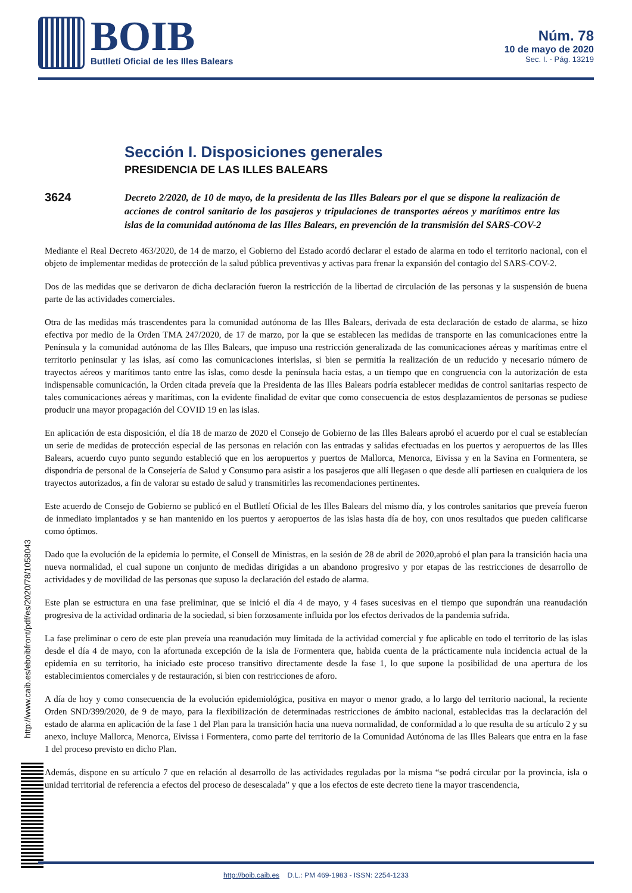BOIB
Butlletí Oficial de les Illes Balears
Núm. 78
10 de mayo de 2020
Sec. I. - Pág. 13219
Sección I. Disposiciones generales
PRESIDENCIA DE LAS ILLES BALEARS
3624
Decreto 2/2020, de 10 de mayo, de la presidenta de las Illes Balears por el que se dispone la realización de acciones de control sanitario de los pasajeros y tripulaciones de transportes aéreos y marítimos entre las islas de la comunidad autónoma de las Illes Balears, en prevención de la transmisión del SARS-COV-2
Mediante el Real Decreto 463/2020, de 14 de marzo, el Gobierno del Estado acordó declarar el estado de alarma en todo el territorio nacional, con el objeto de implementar medidas de protección de la salud pública preventivas y activas para frenar la expansión del contagio del SARS-COV-2.
Dos de las medidas que se derivaron de dicha declaración fueron la restricción de la libertad de circulación de las personas y la suspensión de buena parte de las actividades comerciales.
Otra de las medidas más trascendentes para la comunidad autónoma de las Illes Balears, derivada de esta declaración de estado de alarma, se hizo efectiva por medio de la Orden TMA 247/2020, de 17 de marzo, por la que se establecen las medidas de transporte en las comunicaciones entre la Península y la comunidad autónoma de las Illes Balears, que impuso una restricción generalizada de las comunicaciones aéreas y marítimas entre el territorio peninsular y las islas, así como las comunicaciones interislas, si bien se permitía la realización de un reducido y necesario número de trayectos aéreos y marítimos tanto entre las islas, como desde la península hacia estas, a un tiempo que en congruencia con la autorización de esta indispensable comunicación, la Orden citada preveía que la Presidenta de las Illes Balears podría establecer medidas de control sanitarias respecto de tales comunicaciones aéreas y marítimas, con la evidente finalidad de evitar que como consecuencia de estos desplazamientos de personas se pudiese producir una mayor propagación del COVID 19 en las islas.
En aplicación de esta disposición, el día 18 de marzo de 2020 el Consejo de Gobierno de las Illes Balears aprobó el acuerdo por el cual se establecían un serie de medidas de protección especial de las personas en relación con las entradas y salidas efectuadas en los puertos y aeropuertos de las Illes Balears, acuerdo cuyo punto segundo estableció que en los aeropuertos y puertos de Mallorca, Menorca, Eivissa y en la Savina en Formentera, se dispondría de personal de la Consejería de Salud y Consumo para asistir a los pasajeros que allí llegasen o que desde allí partiesen en cualquiera de los trayectos autorizados, a fin de valorar su estado de salud y transmitirles las recomendaciones pertinentes.
Este acuerdo de Consejo de Gobierno se publicó en el Butlletí Oficial de les Illes Balears del mismo día, y los controles sanitarios que preveía fueron de inmediato implantados y se han mantenido en los puertos y aeropuertos de las islas hasta día de hoy, con unos resultados que pueden calificarse como óptimos.
Dado que la evolución de la epidemia lo permite, el Consell de Ministras, en la sesión de 28 de abril de 2020,aprobó el plan para la transición hacia una nueva normalidad, el cual supone un conjunto de medidas dirigidas a un abandono progresivo y por etapas de las restricciones de desarrollo de actividades y de movilidad de las personas que supuso la declaración del estado de alarma.
Este plan se estructura en una fase preliminar, que se inició el día 4 de mayo, y 4 fases sucesivas en el tiempo que supondrán una reanudación progresiva de la actividad ordinaria de la sociedad, si bien forzosamente influida por los efectos derivados de la pandemia sufrida.
La fase preliminar o cero de este plan preveía una reanudación muy limitada de la actividad comercial y fue aplicable en todo el territorio de las islas desde el día 4 de mayo, con la afortunada excepción de la isla de Formentera que, habida cuenta de la prácticamente nula incidencia actual de la epidemia en su territorio, ha iniciado este proceso transitivo directamente desde la fase 1, lo que supone la posibilidad de una apertura de los establecimientos comerciales y de restauración, si bien con restricciones de aforo.
A día de hoy y como consecuencia de la evolución epidemiológica, positiva en mayor o menor grado, a lo largo del territorio nacional, la reciente Orden SND/399/2020, de 9 de mayo, para la flexibilización de determinadas restricciones de ámbito nacional, establecidas tras la declaración del estado de alarma en aplicación de la fase 1 del Plan para la transición hacia una nueva normalidad, de conformidad a lo que resulta de su artículo 2 y su anexo, incluye Mallorca, Menorca, Eivissa i Formentera, como parte del territorio de la Comunidad Autónoma de las Illes Balears que entra en la fase 1 del proceso previsto en dicho Plan.
Además, dispone en su artículo 7 que en relación al desarrollo de las actividades reguladas por la misma “se podrá circular por la provincia, isla o unidad territorial de referencia a efectos del proceso de desescalada” y que a los efectos de este decreto tiene la mayor trascendencia,
http://www.caib.es/eboibfront/pdf/es/2020/78/1058043
http://boib.caib.es D.L.: PM 469-1983 - ISSN: 2254-1233